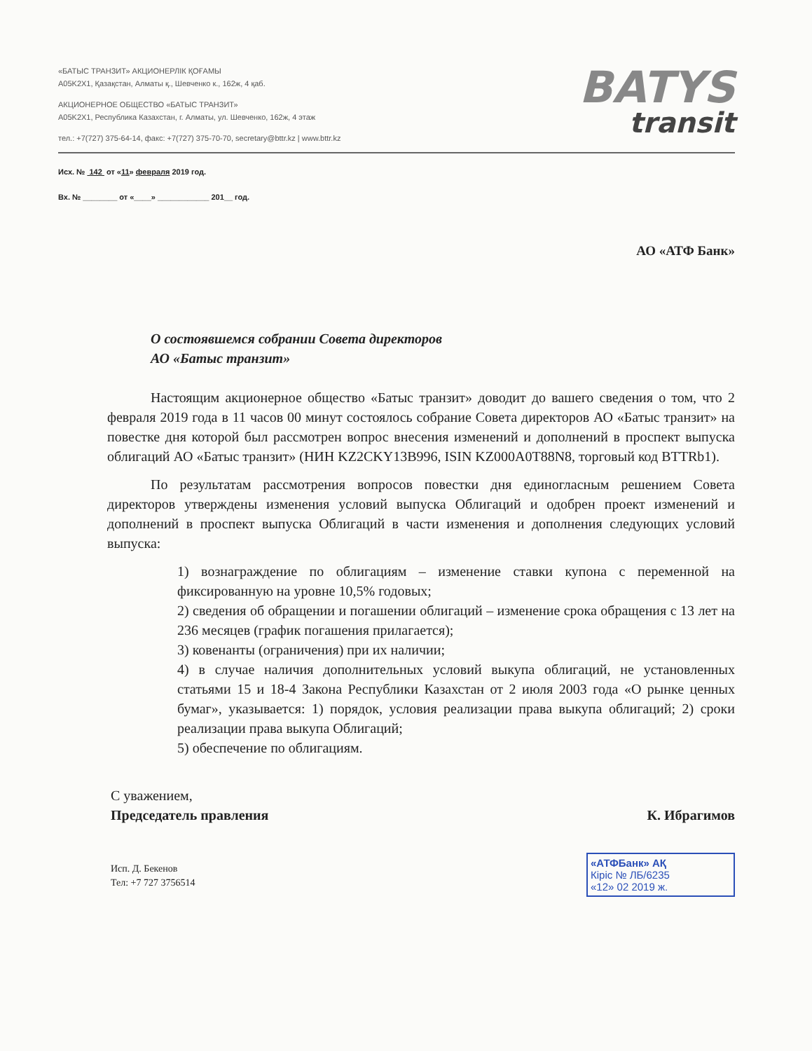«БАТЫС ТРАНЗИТ» АКЦИОНЕРЛІК ҚОҒАМЫ
A05K2X1, Қазақстан, Алматы қ., Шевченко к., 162ж, 4 қаб.
АКЦИОНЕРНОЕ ОБЩЕСТВО «БАТЫС ТРАНЗИТ»
A05K2X1, Республика Казахстан, г. Алматы, ул. Шевченко, 162ж, 4 этаж
тел.: +7(727) 375-64-14, факс: +7(727) 375-70-70, secretary@bttr.kz | www.bttr.kz
BATYS
transit
Исх. № 142 от «11» февраля 2019 год.
Вх. № ________ от «____» ____________ 201__ год.
АО «АТФ Банк»
О состоявшемся собрании Совета директоров
АО «Батыс транзит»
Настоящим акционерное общество «Батыс транзит» доводит до вашего сведения о том, что 2 февраля 2019 года в 11 часов 00 минут состоялось собрание Совета директоров АО «Батыс транзит» на повестке дня которой был рассмотрен вопрос внесения изменений и дополнений в проспект выпуска облигаций АО «Батыс транзит» (НИН KZ2CKY13B996, ISIN KZ000A0T88N8, торговый код BTTRb1).
По результатам рассмотрения вопросов повестки дня единогласным решением Совета директоров утверждены изменения условий выпуска Облигаций и одобрен проект изменений и дополнений в проспект выпуска Облигаций в части изменения и дополнения следующих условий выпуска:
1) вознаграждение по облигациям – изменение ставки купона с переменной на фиксированную на уровне 10,5% годовых;
2) сведения об обращении и погашении облигаций – изменение срока обращения с 13 лет на 236 месяцев (график погашения прилагается);
3) ковенанты (ограничения) при их наличии;
4) в случае наличия дополнительных условий выкупа облигаций, не установленных статьями 15 и 18-4 Закона Республики Казахстан от 2 июля 2003 года «О рынке ценных бумаг», указывается: 1) порядок, условия реализации права выкупа облигаций; 2) сроки реализации права выкупа Облигаций;
5) обеспечение по облигациям.
С уважением,
Председатель правления
К. Ибрагимов
«АТФБанк» АҚ
Кіріс № ЛБ/6235
«12» 02 2019 ж.
Исп. Д. Бекенов
Тел: +7 727 3756514